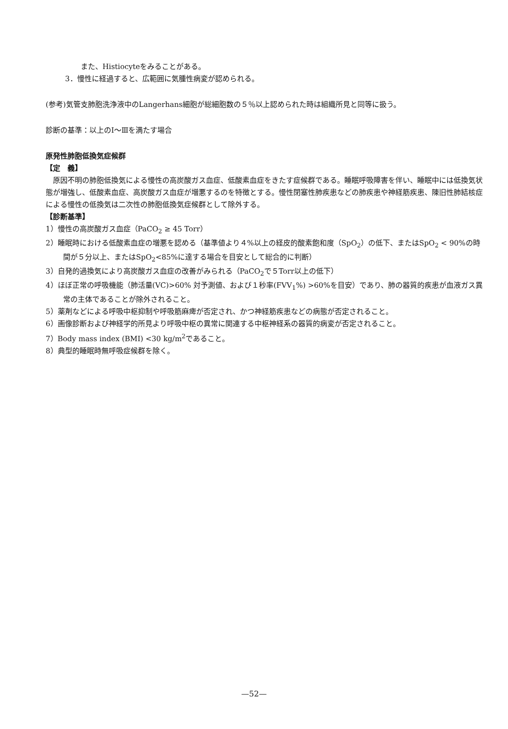また、Histiocyteをみることがある。
3．慢性に経過すると、広範囲に気腫性病変が認められる。
(参考)気管支肺胞洗浄液中のLangerhans細胞が総細胞数の５％以上認められた時は組織所見と同等に扱う。
診断の基準：以上のⅠ～Ⅲを満たす場合
原発性肺胞低換気症候群
【定　義】
　原因不明の肺胞低換気による慢性の高炭酸ガス血症、低酸素血症をきたす症候群である。睡眠呼吸障害を伴い、睡眠中には低換気状態が増強し、低酸素血症、高炭酸ガス血症が増悪するのを特徴とする。慢性閉塞性肺疾患などの肺疾患や神経筋疾患、陳旧性肺結核症による慢性の低換気は二次性の肺胞低換気症候群として除外する。
【診断基準】
1）慢性の高炭酸ガス血症（PaCO<sub>2</sub> ≥ 45 Torr）
2）睡眠時における低酸素血症の増悪を認める（基準値より４%以上の経皮的酸素飽和度（SpO<sub>2</sub>）の低下、またはSpO<sub>2</sub> < 90%の時間が５分以上、またはSpO<sub>2</sub><85%に達する場合を目安として総合的に判断）
3）自発的過換気により高炭酸ガス血症の改善がみられる（PaCO<sub>2</sub>で５Torr以上の低下）
4）ほぼ正常の呼吸機能（肺活量(VC)>60% 対予測値、および１秒率(FVV<sub>1</sub>%) >60%を目安）であり、肺の器質的疾患が血液ガス異常の主体であることが除外されること。
5）薬剤などによる呼吸中枢抑制や呼吸筋麻痺が否定され、かつ神経筋疾患などの病態が否定されること。
6）画像診断および神経学的所見より呼吸中枢の異常に関連する中枢神経系の器質的病変が否定されること。
7）Body mass index (BMI) <30 kg/m<sup>2</sup>であること。
8）典型的睡眠時無呼吸症候群を除く。
—52—